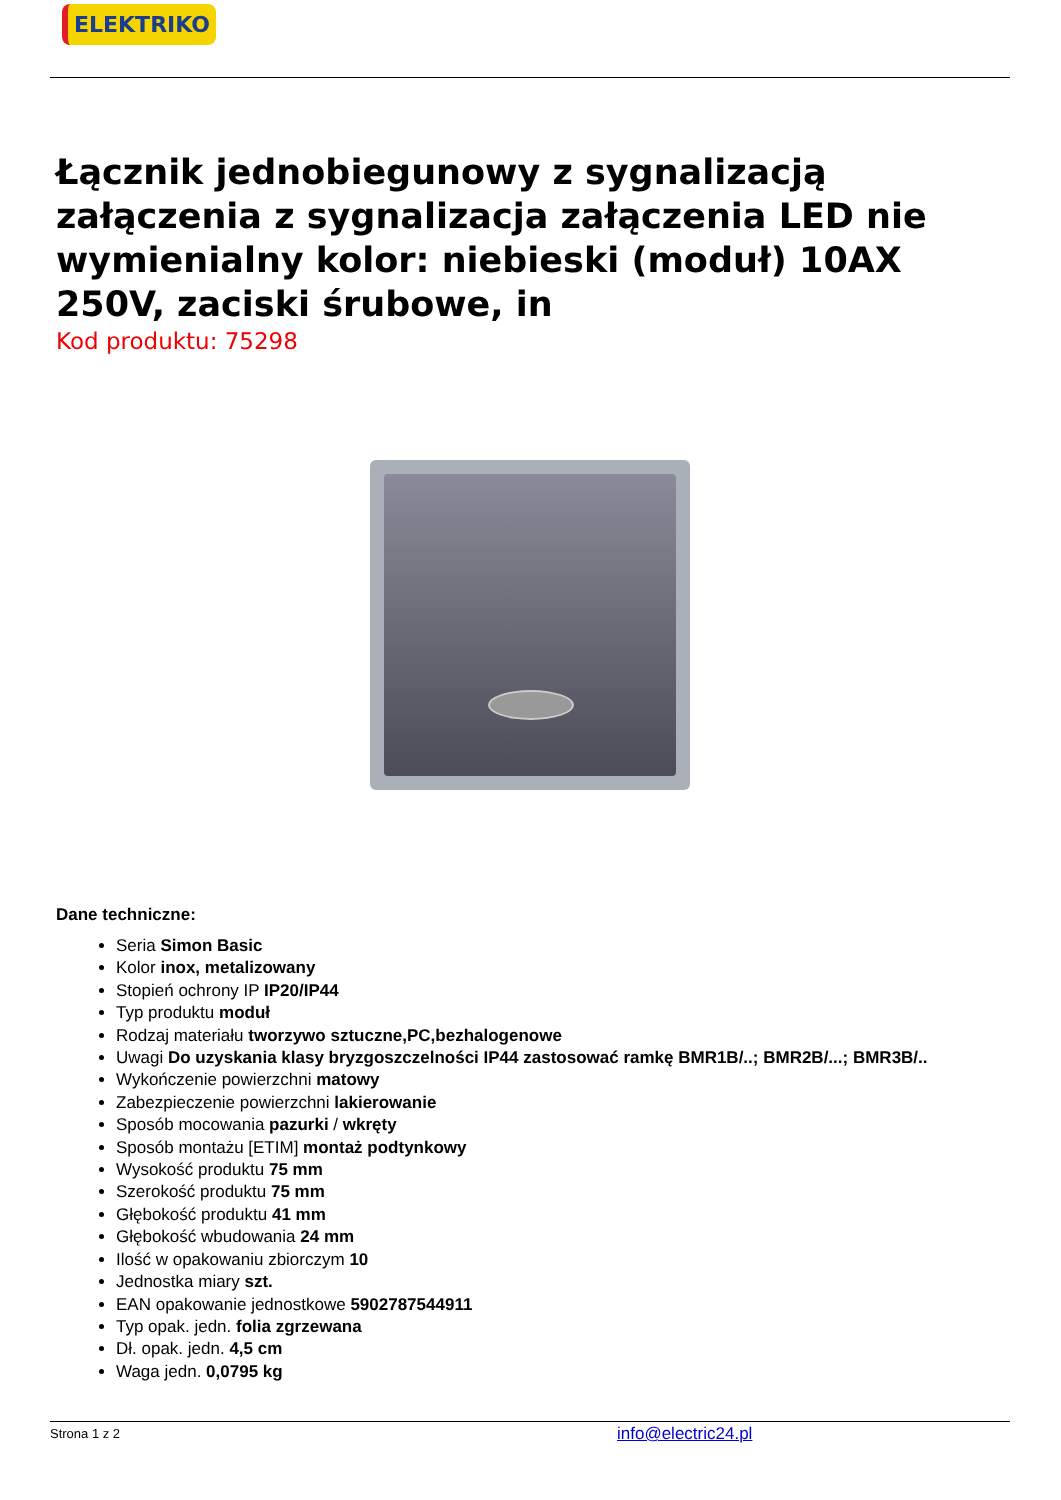ELEKTRIKO
Łącznik jednobiegunowy z sygnalizacją załączenia z sygnalizacja załączenia LED nie wymienialny kolor: niebieski (moduł) 10AX 250V, zaciski śrubowe, in
Kod produktu: 75298
Dane techniczne:
Seria Simon Basic
Kolor inox, metalizowany
Stopień ochrony IP IP20/IP44
Typ produktu moduł
Rodzaj materiału tworzywo sztuczne,PC,bezhalogenowe
Uwagi Do uzyskania klasy bryzgoszczelności IP44 zastosować ramkę BMR1B/..; BMR2B/...; BMR3B/..
Wykończenie powierzchni matowy
Zabezpieczenie powierzchni lakierowanie
Sposób mocowania pazurki / wkręty
Sposób montażu [ETIM] montaż podtynkowy
Wysokość produktu 75 mm
Szerokość produktu 75 mm
Głębokość produktu 41 mm
Głębokość wbudowania 24 mm
Ilość w opakowaniu zbiorczym 10
Jednostka miary szt.
EAN opakowanie jednostkowe 5902787544911
Typ opak. jedn. folia zgrzewana
Dł. opak. jedn. 4,5 cm
Waga jedn. 0,0795 kg
Strona 1 z 2 info@electric24.pl